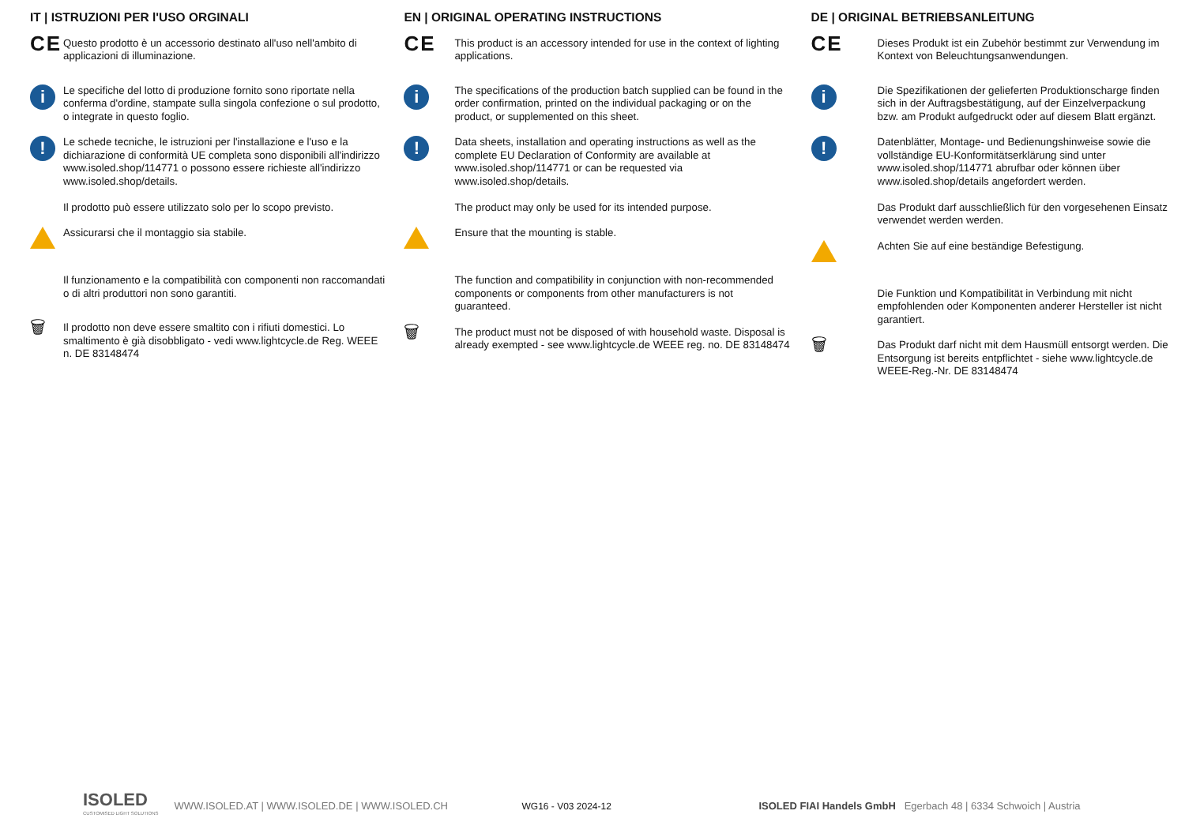IT | ISTRUZIONI PER l'USO ORGINALI
CE
Questo prodotto è un accessorio destinato all'uso nell'ambito di applicazioni di illuminazione.
i
Le specifiche del lotto di produzione fornito sono riportate nella conferma d'ordine, stampate sulla singola confezione o sul prodotto, o integrate in questo foglio.
!
Le schede tecniche, le istruzioni per l'installazione e l'uso e la dichiarazione di conformità UE completa sono disponibili all'indirizzo www.isoled.shop/114771 o possono essere richieste all'indirizzo www.isoled.shop/details.
Il prodotto può essere utilizzato solo per lo scopo previsto.
Assicurarsi che il montaggio sia stabile.
Il funzionamento e la compatibilità con componenti non raccomandati o di altri produttori non sono garantiti.
🗑
Il prodotto non deve essere smaltito con i rifiuti domestici. Lo smaltimento è già disobbligato - vedi www.lightcycle.de Reg. WEEE n. DE 83148474
EN | ORIGINAL OPERATING INSTRUCTIONS
CE
This product is an accessory intended for use in the context of lighting applications.
i
The specifications of the production batch supplied can be found in the order confirmation, printed on the individual packaging or on the product, or supplemented on this sheet.
!
Data sheets, installation and operating instructions as well as the complete EU Declaration of Conformity are available at www.isoled.shop/114771 or can be requested via www.isoled.shop/details.
The product may only be used for its intended purpose.
Ensure that the mounting is stable.
The function and compatibility in conjunction with non-recommended components or components from other manufacturers is not guaranteed.
🗑
The product must not be disposed of with household waste. Disposal is already exempted - see www.lightcycle.de WEEE reg. no. DE 83148474
DE | ORIGINAL BETRIEBSANLEITUNG
CE
Dieses Produkt ist ein Zubehör bestimmt zur Verwendung im Kontext von Beleuchtungsanwendungen.
i
Die Spezifikationen der gelieferten Produktionscharge finden sich in der Auftragsbestätigung, auf der Einzelverpackung bzw. am Produkt aufgedruckt oder auf diesem Blatt ergänzt.
!
Datenblätter, Montage- und Bedienungshinweise sowie die vollständige EU-Konformitätserklärung sind unter www.isoled.shop/114771 abrufbar oder können über www.isoled.shop/details angefordert werden.
Das Produkt darf ausschließlich für den vorgesehenen Einsatz verwendet werden werden.
Achten Sie auf eine beständige Befestigung.
Die Funktion und Kompatibilität in Verbindung mit nicht empfohlenden oder Komponenten anderer Hersteller ist nicht garantiert.
🗑
Das Produkt darf nicht mit dem Hausmüll entsorgt werden. Die Entsorgung ist bereits entpflichtet - siehe www.lightcycle.de WEEE-Reg.-Nr. DE 83148474
ISOLED
CUSTOMISED LIGHT SOLUTIONS
WWW.ISOLED.AT | WWW.ISOLED.DE | WWW.ISOLED.CH WG16 - V03 2024-12
ISOLED FIAI Handels GmbH Egerbach 48 | 6334 Schwoich | Austria